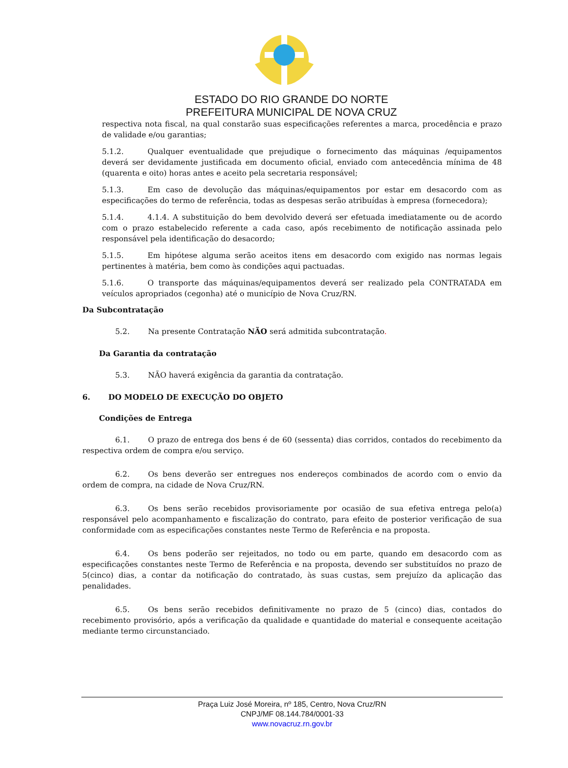ESTADO DO RIO GRANDE DO NORTE
PREFEITURA MUNICIPAL DE NOVA CRUZ
respectiva nota fiscal, na qual constarão suas especificações referentes a marca, procedência e prazo de validade e/ou garantias;
5.1.2. Qualquer eventualidade que prejudique o fornecimento das máquinas /equipamentos deverá ser devidamente justificada em documento oficial, enviado com antecedência mínima de 48 (quarenta e oito) horas antes e aceito pela secretaria responsável;
5.1.3. Em caso de devolução das máquinas/equipamentos por estar em desacordo com as especificações do termo de referência, todas as despesas serão atribuídas à empresa (fornecedora);
5.1.4. 4.1.4. A substituição do bem devolvido deverá ser efetuada imediatamente ou de acordo com o prazo estabelecido referente a cada caso, após recebimento de notificação assinada pelo responsável pela identificação do desacordo;
5.1.5. Em hipótese alguma serão aceitos itens em desacordo com exigido nas normas legais pertinentes à matéria, bem como às condições aqui pactuadas.
5.1.6. O transporte das máquinas/equipamentos deverá ser realizado pela CONTRATADA em veículos apropriados (cegonha) até o município de Nova Cruz/RN.
Da Subcontratação
5.2. Na presente Contratação NÃO será admitida subcontratação.
Da Garantia da contratação
5.3. NÃO haverá exigência da garantia da contratação.
6. DO MODELO DE EXECUÇÃO DO OBJETO
Condições de Entrega
6.1. O prazo de entrega dos bens é de 60 (sessenta) dias corridos, contados do recebimento da respectiva ordem de compra e/ou serviço.
6.2. Os bens deverão ser entregues nos endereços combinados de acordo com o envio da ordem de compra, na cidade de Nova Cruz/RN.
6.3. Os bens serão recebidos provisoriamente por ocasião de sua efetiva entrega pelo(a) responsável pelo acompanhamento e fiscalização do contrato, para efeito de posterior verificação de sua conformidade com as especificações constantes neste Termo de Referência e na proposta.
6.4. Os bens poderão ser rejeitados, no todo ou em parte, quando em desacordo com as especificações constantes neste Termo de Referência e na proposta, devendo ser substituídos no prazo de 5(cinco) dias, a contar da notificação do contratado, às suas custas, sem prejuízo da aplicação das penalidades.
6.5. Os bens serão recebidos definitivamente no prazo de 5 (cinco) dias, contados do recebimento provisório, após a verificação da qualidade e quantidade do material e consequente aceitação mediante termo circunstanciado.
Praça Luiz José Moreira, nº 185, Centro, Nova Cruz/RN
CNPJ/MF 08.144.784/0001-33
www.novacruz.rn.gov.br